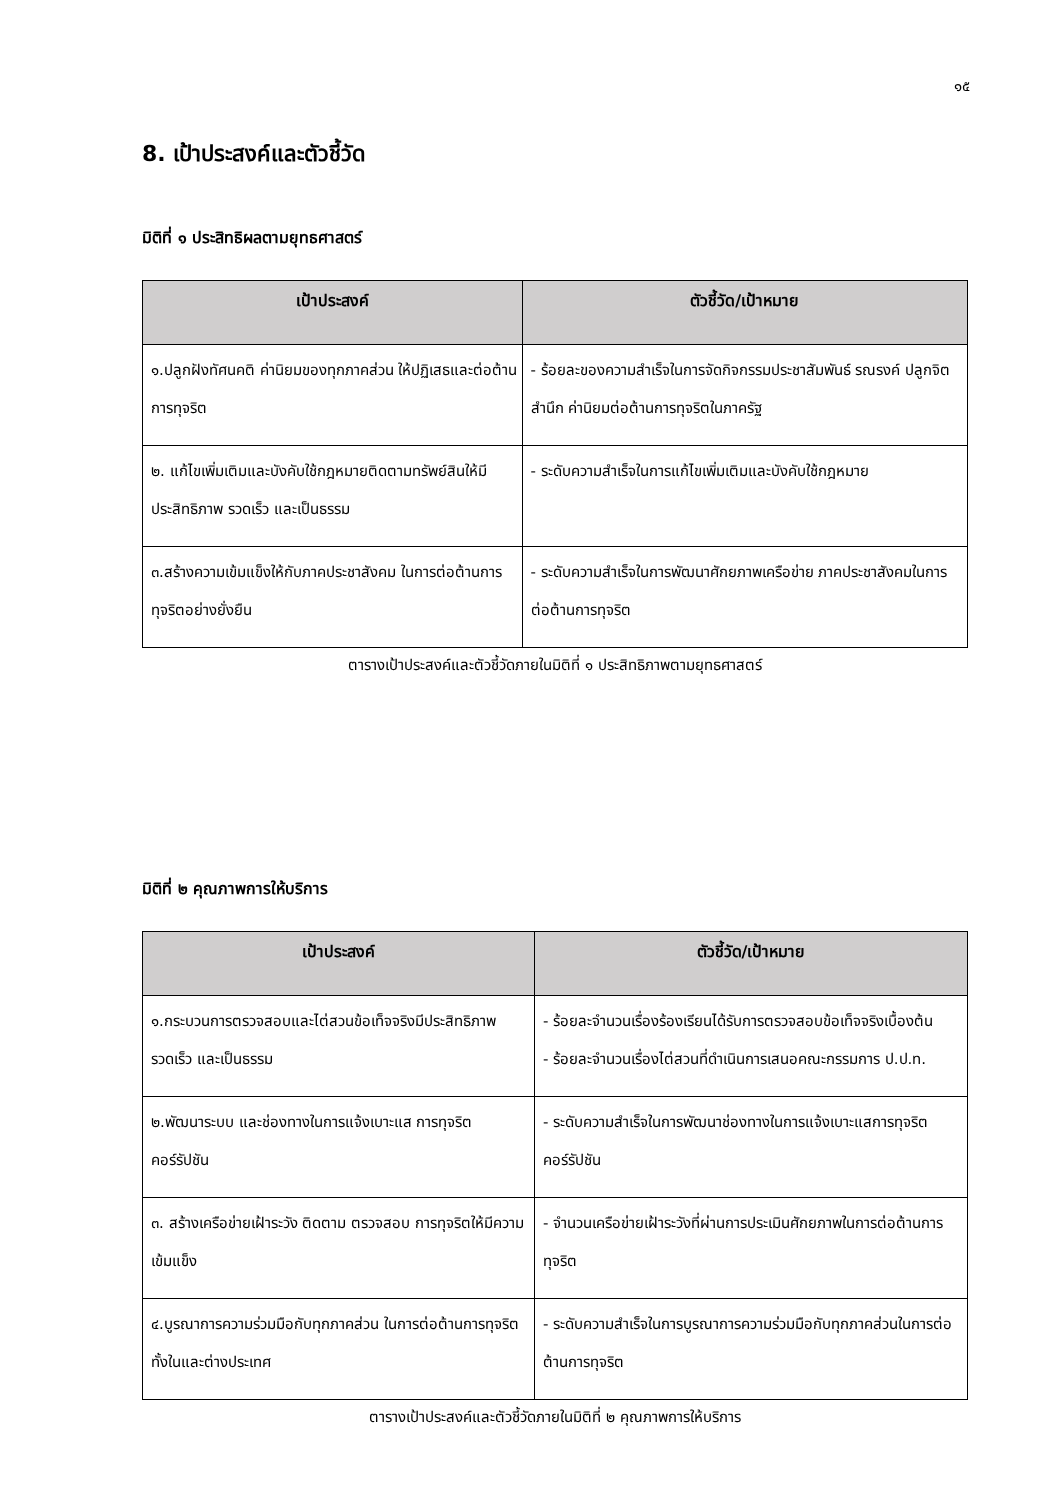๑๕
8. เป้าประสงค์และตัวชี้วัด
มิติที่ ๑ ประสิทธิผลตามยุทธศาสตร์
| เป้าประสงค์ | ตัวชี้วัด/เป้าหมาย |
| --- | --- |
| ๑.ปลูกฝังทัศนคติ ค่านิยมของทุกภาคส่วน ให้ปฏิเสธและต่อต้านการทุจริต | - ร้อยละของความสำเร็จในการจัดกิจกรรมประชาสัมพันธ์ รณรงค์ ปลูกจิตสำนึก ค่านิยมต่อต้านการทุจริตในภาครัฐ |
| ๒. แก้ไขเพิ่มเติมและบังคับใช้กฎหมายติดตามทรัพย์สินให้มีประสิทธิภาพ รวดเร็ว และเป็นธรรม | - ระดับความสำเร็จในการแก้ไขเพิ่มเติมและบังคับใช้กฎหมาย |
| ๓.สร้างความเข้มแข็งให้กับภาคประชาสังคม ในการต่อต้านการทุจริตอย่างยั่งยืน | - ระดับความสำเร็จในการพัฒนาศักยภาพเครือข่าย ภาคประชาสังคมในการต่อต้านการทุจริต |
ตารางเป้าประสงค์และตัวชี้วัดภายในมิติที่ ๑ ประสิทธิภาพตามยุทธศาสตร์
มิติที่ ๒ คุณภาพการให้บริการ
| เป้าประสงค์ | ตัวชี้วัด/เป้าหมาย |
| --- | --- |
| ๑.กระบวนการตรวจสอบและไต่สวนข้อเท็จจริงมีประสิทธิภาพ รวดเร็ว และเป็นธรรม | - ร้อยละจำนวนเรื่องร้องเรียนได้รับการตรวจสอบข้อเท็จจริงเบื้องต้น - ร้อยละจำนวนเรื่องไต่สวนที่ดำเนินการเสนอคณะกรรมการ ป.ป.ท. |
| ๒.พัฒนาระบบ และช่องทางในการแจ้งเบาะแส การทุจริตคอร์รัปชัน | - ระดับความสำเร็จในการพัฒนาช่องทางในการแจ้งเบาะแสการทุจริตคอร์รัปชัน |
| ๓. สร้างเครือข่ายเฝ้าระวัง ติดตาม ตรวจสอบ การทุจริตให้มีความเข้มแข็ง | - จำนวนเครือข่ายเฝ้าระวังที่ผ่านการประเมินศักยภาพในการต่อต้านการทุจริต |
| ๔.บูรณาการความร่วมมือกับทุกภาคส่วน ในการต่อต้านการทุจริตทั้งในและต่างประเทศ | - ระดับความสำเร็จในการบูรณาการความร่วมมือกับทุกภาคส่วนในการต่อต้านการทุจริต |
ตารางเป้าประสงค์และตัวชี้วัดภายในมิติที่ ๒ คุณภาพการให้บริการ